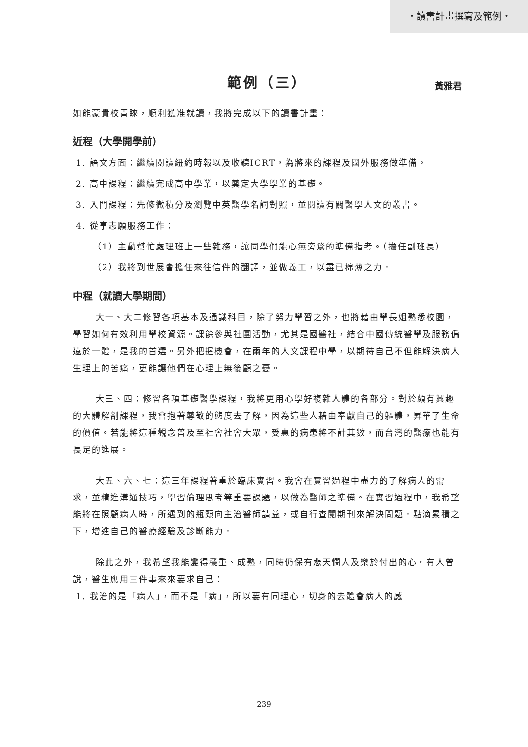・讀書計畫撰寫及範例・
範例（三） 黃雅君
如能蒙貴校青睞，順利獲准就讀，我將完成以下的讀書計畫：
近程（大學開學前）
1. 語文方面：繼續閱讀紐約時報以及收聽ICRT，為將來的課程及國外服務做準備。
2. 高中課程：繼續完成高中學業，以奠定大學學業的基礎。
3. 入門課程：先修微積分及瀏覽中英醫學名詞對照，並閱讀有關醫學人文的叢書。
4. 從事志願服務工作：
（1）主動幫忙處理班上一些雜務，讓同學們能心無旁鶩的準備指考。（擔任副班長）
（2）我將到世展會擔任來往信件的翻譯，並做義工，以盡已棉薄之力。
中程（就讀大學期間）
大一、大二修習各項基本及通識科目，除了努力學習之外，也將藉由學長姐熟悉校園，學習如何有效利用學校資源。課餘參與社團活動，尤其是國醫社，結合中國傳統醫學及服務偏遠於一體，是我的首選。另外把握機會，在兩年的人文課程中學，以期待自己不但能解決病人生理上的苦痛，更能讓他們在心理上無後顧之憂。
大三、四：修習各項基礎醫學課程，我將更用心學好複雜人體的各部分。對於頗有興趣的大體解剖課程，我會抱著尊敬的態度去了解，因為這些人藉由奉獻自己的軀體，昇華了生命的價值。若能將這種觀念普及至社會社會大眾，受惠的病患將不計其數，而台灣的醫療也能有長足的進展。
大五、六、七：這三年課程著重於臨床實習。我會在實習過程中盡力的了解病人的需求，並精進溝通技巧，學習倫理思考等重要課題，以做為醫師之準備。在實習過程中，我希望能將在照顧病人時，所遇到的瓶頸向主治醫師請益，或自行查閱期刊來解決問題。點滴累積之下，增進自己的醫療經驗及診斷能力。
除此之外，我希望我能變得穩重、成熟，同時仍保有悲天憫人及樂於付出的心。有人曾說，醫生應用三件事來來要求自己：
1. 我治的是「病人」，而不是「病」，所以要有同理心，切身的去體會病人的感
239